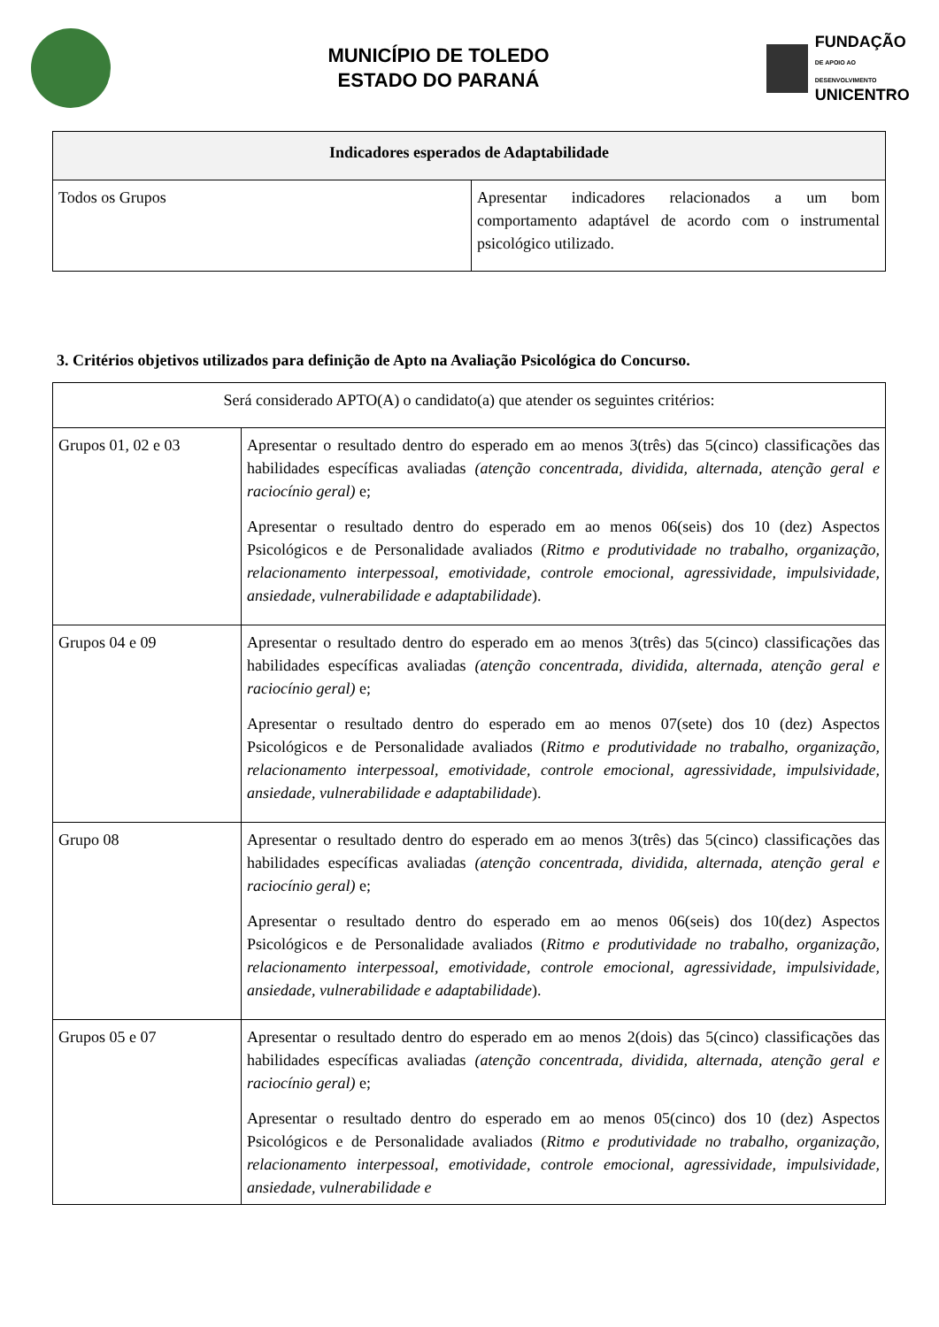MUNICÍPIO DE TOLEDO
ESTADO DO PARANÁ
FUNDAÇÃO
DE APOIO AO DESENVOLVIMENTO
UNICENTRO
| Indicadores esperados de Adaptabilidade | |
| --- | --- |
| Todos os Grupos | Apresentar indicadores relacionados a um bom comportamento adaptável de acordo com o instrumental psicológico utilizado. |
3. Critérios objetivos utilizados para definição de Apto na Avaliação Psicológica do Concurso.
| Será considerado APTO(A) o candidato(a) que atender os seguintes critérios: | |
| Grupos 01, 02 e 03 | Apresentar o resultado dentro do esperado em ao menos 3(três) das 5(cinco) classificações das habilidades específicas avaliadas (atenção concentrada, dividida, alternada, atenção geral e raciocínio geral) e; Apresentar o resultado dentro do esperado em ao menos 06(seis) dos 10 (dez) Aspectos Psicológicos e de Personalidade avaliados ( Ritmo e produtividade no trabalho, organização, relacionamento interpessoal, emotividade, controle emocional, agressividade, impulsividade, ansiedade, vulnerabilidade e adaptabilidade ). |
| Grupos 04 e 09 | Apresentar o resultado dentro do esperado em ao menos 3(três) das 5(cinco) classificações das habilidades específicas avaliadas (atenção concentrada, dividida, alternada, atenção geral e raciocínio geral) e; Apresentar o resultado dentro do esperado em ao menos 07(sete) dos 10 (dez) Aspectos Psicológicos e de Personalidade avaliados ( Ritmo e produtividade no trabalho, organização, relacionamento interpessoal, emotividade, controle emocional, agressividade, impulsividade, ansiedade, vulnerabilidade e adaptabilidade ). |
| Grupo 08 | Apresentar o resultado dentro do esperado em ao menos 3(três) das 5(cinco) classificações das habilidades específicas avaliadas (atenção concentrada, dividida, alternada, atenção geral e raciocínio geral) e; Apresentar o resultado dentro do esperado em ao menos 06(seis) dos 10(dez) Aspectos Psicológicos e de Personalidade avaliados ( Ritmo e produtividade no trabalho, organização, relacionamento interpessoal, emotividade, controle emocional, agressividade, impulsividade, ansiedade, vulnerabilidade e adaptabilidade ). |
| Grupos 05 e 07 | Apresentar o resultado dentro do esperado em ao menos 2(dois) das 5(cinco) classificações das habilidades específicas avaliadas (atenção concentrada, dividida, alternada, atenção geral e raciocínio geral) e; Apresentar o resultado dentro do esperado em ao menos 05(cinco) dos 10 (dez) Aspectos Psicológicos e de Personalidade avaliados ( Ritmo e produtividade no trabalho, organização, relacionamento interpessoal, emotividade, controle emocional, agressividade, impulsividade, ansiedade, vulnerabilidade e |